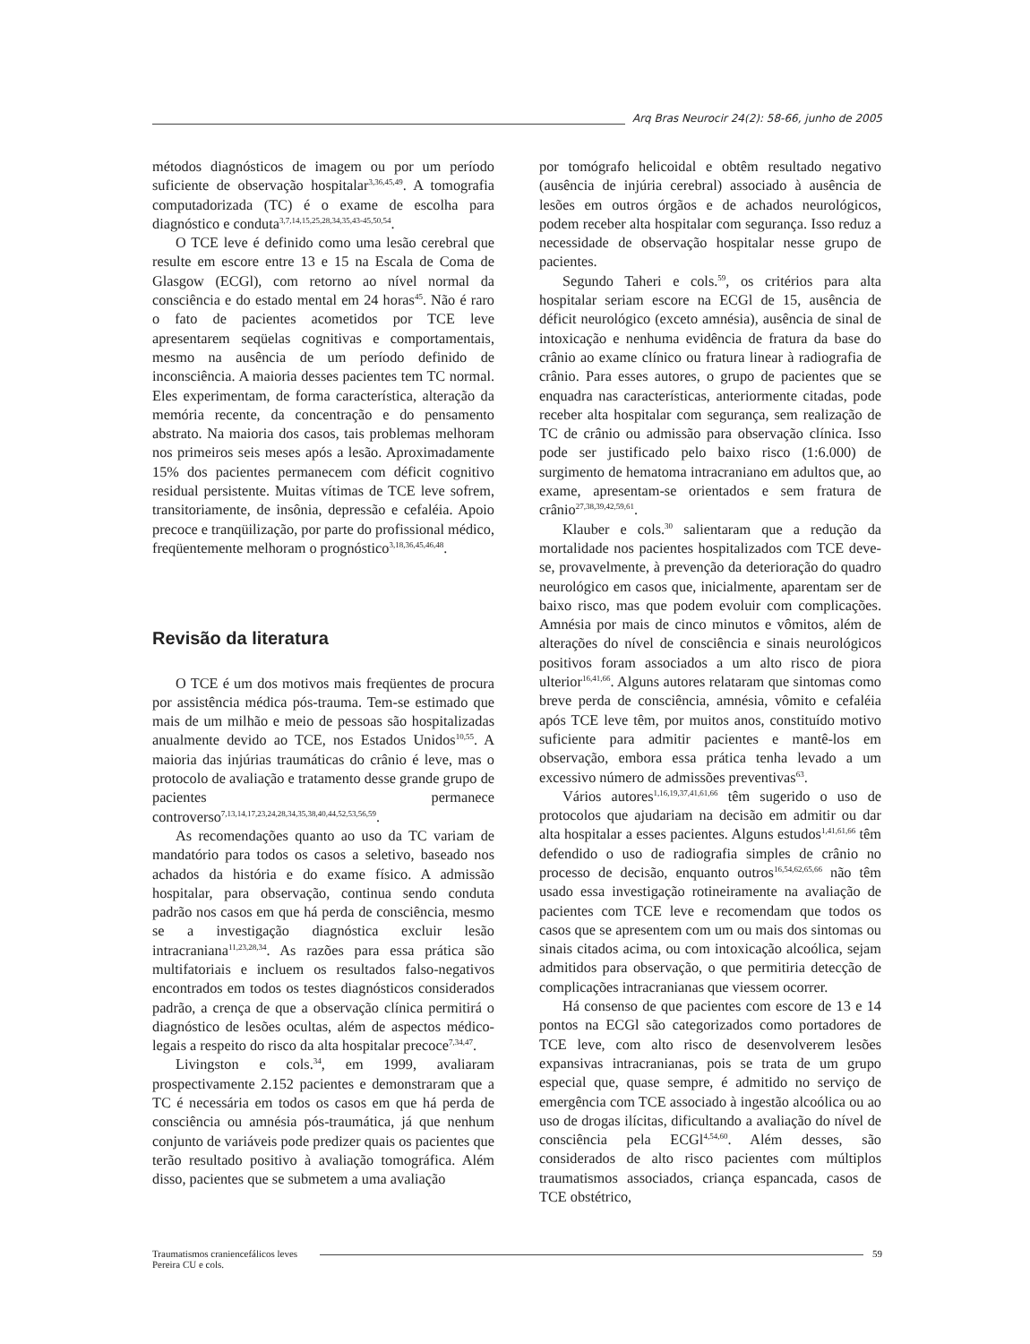Arq Bras Neurocir 24(2): 58-66, junho de 2005
métodos diagnósticos de imagem ou por um período suficiente de observação hospitalar<sup>3,36,45,49</sup>. A tomografia computadorizada (TC) é o exame de escolha para diagnóstico e conduta<sup>3,7,14,15,25,28,34,35,43-45,50,54</sup>.
O TCE leve é definido como uma lesão cerebral que resulte em escore entre 13 e 15 na Escala de Coma de Glasgow (ECGl), com retorno ao nível normal da consciência e do estado mental em 24 horas<sup>45</sup>. Não é raro o fato de pacientes acometidos por TCE leve apresentarem seqüelas cognitivas e comportamentais, mesmo na ausência de um período definido de inconsciência. A maioria desses pacientes tem TC normal. Eles experimentam, de forma característica, alteração da memória recente, da concentração e do pensamento abstrato. Na maioria dos casos, tais problemas melhoram nos primeiros seis meses após a lesão. Aproximadamente 15% dos pacientes permanecem com déficit cognitivo residual persistente. Muitas vítimas de TCE leve sofrem, transitoriamente, de insônia, depressão e cefaléia. Apoio precoce e tranqüilização, por parte do profissional médico, freqüentemente melhoram o prognóstico<sup>3,18,36,45,46,48</sup>.
Revisão da literatura
O TCE é um dos motivos mais freqüentes de procura por assistência médica pós-trauma. Tem-se estimado que mais de um milhão e meio de pessoas são hospitalizadas anualmente devido ao TCE, nos Estados Unidos<sup>10,55</sup>. A maioria das injúrias traumáticas do crânio é leve, mas o protocolo de avaliação e tratamento desse grande grupo de pacientes permanece controverso<sup>7,13,14,17,23,24,28,34,35,38,40,44,52,53,56,59</sup>.
As recomendações quanto ao uso da TC variam de mandatório para todos os casos a seletivo, baseado nos achados da história e do exame físico. A admissão hospitalar, para observação, continua sendo conduta padrão nos casos em que há perda de consciência, mesmo se a investigação diagnóstica excluir lesão intracraniana<sup>11,23,28,34</sup>. As razões para essa prática são multifatoriais e incluem os resultados falso-negativos encontrados em todos os testes diagnósticos considerados padrão, a crença de que a observação clínica permitirá o diagnóstico de lesões ocultas, além de aspectos médico-legais a respeito do risco da alta hospitalar precoce<sup>7,34,47</sup>.
Livingston e cols.<sup>34</sup>, em 1999, avaliaram prospectivamente 2.152 pacientes e demonstraram que a TC é necessária em todos os casos em que há perda de consciência ou amnésia pós-traumática, já que nenhum conjunto de variáveis pode predizer quais os pacientes que terão resultado positivo à avaliação tomográfica. Além disso, pacientes que se submetem a uma avaliação
por tomógrafo helicoidal e obtêm resultado negativo (ausência de injúria cerebral) associado à ausência de lesões em outros órgãos e de achados neurológicos, podem receber alta hospitalar com segurança. Isso reduz a necessidade de observação hospitalar nesse grupo de pacientes.
Segundo Taheri e cols.<sup>59</sup>, os critérios para alta hospitalar seriam escore na ECGl de 15, ausência de déficit neurológico (exceto amnésia), ausência de sinal de intoxicação e nenhuma evidência de fratura da base do crânio ao exame clínico ou fratura linear à radiografia de crânio. Para esses autores, o grupo de pacientes que se enquadra nas características, anteriormente citadas, pode receber alta hospitalar com segurança, sem realização de TC de crânio ou admissão para observação clínica. Isso pode ser justificado pelo baixo risco (1:6.000) de surgimento de hematoma intracraniano em adultos que, ao exame, apresentam-se orientados e sem fratura de crânio<sup>27,38,39,42,59,61</sup>.
Klauber e cols.<sup>30</sup> salientaram que a redução da mortalidade nos pacientes hospitalizados com TCE deve-se, provavelmente, à prevenção da deterioração do quadro neurológico em casos que, inicialmente, aparentam ser de baixo risco, mas que podem evoluir com complicações. Amnésia por mais de cinco minutos e vômitos, além de alterações do nível de consciência e sinais neurológicos positivos foram associados a um alto risco de piora ulterior<sup>16,41,66</sup>. Alguns autores relataram que sintomas como breve perda de consciência, amnésia, vômito e cefaléia após TCE leve têm, por muitos anos, constituído motivo suficiente para admitir pacientes e mantê-los em observação, embora essa prática tenha levado a um excessivo número de admissões preventivas<sup>63</sup>.
Vários autores<sup>1,16,19,37,41,61,66</sup> têm sugerido o uso de protocolos que ajudariam na decisão em admitir ou dar alta hospitalar a esses pacientes. Alguns estudos<sup>1,41,61,66</sup> têm defendido o uso de radiografia simples de crânio no processo de decisão, enquanto outros<sup>16,54,62,65,66</sup> não têm usado essa investigação rotineiramente na avaliação de pacientes com TCE leve e recomendam que todos os casos que se apresentem com um ou mais dos sintomas ou sinais citados acima, ou com intoxicação alcoólica, sejam admitidos para observação, o que permitiria detecção de complicações intracranianas que viessem ocorrer.
Há consenso de que pacientes com escore de 13 e 14 pontos na ECGl são categorizados como portadores de TCE leve, com alto risco de desenvolverem lesões expansivas intracranianas, pois se trata de um grupo especial que, quase sempre, é admitido no serviço de emergência com TCE associado à ingestão alcoólica ou ao uso de drogas ilícitas, dificultando a avaliação do nível de consciência pela ECGl<sup>4,54,60</sup>. Além desses, são considerados de alto risco pacientes com múltiplos traumatismos associados, criança espancada, casos de TCE obstétrico,
Traumatismos craniencefálicos leves
Pereira CU e cols.
59